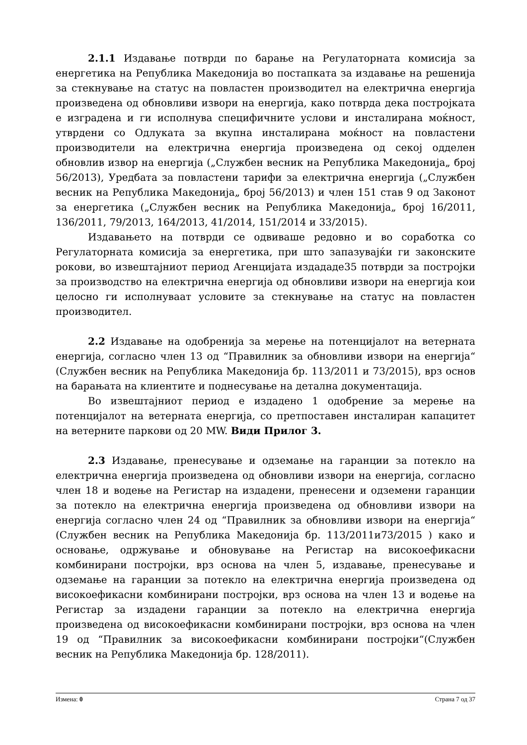2.1.1 Издавање потврди по барање на Регулаторната комисија за енергетика на Република Македонија во постапката за издавање на решенија за стекнување на статус на повластен производител на електрична енергија произведена од обновливи извори на енергија, како потврда дека постројката е изградена и ги исполнува специфичните услови и инсталирана моќност, утврдени со Одлуката за вкупна инсталирана моќност на повластени производители на електрична енергија произведена од секој одделен обновлив извор на енергија („Службен весник на Република Македонија„ број 56/2013), Уредбата за повластени тарифи за електрична енергија („Службен весник на Република Македонија„ број 56/2013) и член 151 став 9 од Законот за енергетика („Службен весник на Република Македонија„ број 16/2011, 136/2011, 79/2013, 164/2013, 41/2014, 151/2014 и 33/2015).
Издавањето на потврди се одвиваше редовно и во соработка со Регулаторната комисија за енергетика, при што запазувајќи ги законските рокови, во извештајниот период Агенцијата издададе35 потврди за постројки за производство на електрична енергија од обновливи извори на енергија кои целосно ги исполнуваат условите за стекнување на статус на повластен производител.
2.2 Издавање на одобренија за мерење на потенцијалот на ветерната енергија, согласно член 13 од “Правилник за обновливи извори на енергија“ (Службен весник на Република Македонија бр. 113/2011 и 73/2015), врз основ на барањата на клиентите и поднесување на детална документација.
Во извештајниот период е издадено 1 одобрение за мерење на потенцијалот на ветерната енергија, со претпоставен инсталиран капацитет на ветерните паркови од 20 MW. Види Прилог 3.
2.3 Издавање, пренесување и одземање на гаранции за потекло на електрична енергија произведена од обновливи извори на енергија, согласно член 18 и водење на Регистар на издадени, пренесени и одземени гаранции за потекло на електрична енергија произведена од обновливи извори на енергија согласно член 24 од “Правилник за обновливи извори на енергија“ (Службен весник на Република Македонија бр. 113/2011и73/2015 ) како и основање, одржување и обновување на Регистар на високоефикасни комбинирани постројки, врз основа на член 5, издавање, пренесување и одземање на гаранции за потекло на електрична енергија произведена од високоефикасни комбинирани постројки, врз основа на член 13 и водење на Регистар за издадени гаранции за потекло на електрична енергија произведена од високоефикасни комбинирани постројки, врз основа на член 19 од “Правилник за високоефикасни комбинирани постројки“(Службен весник на Република Македонија бр. 128/2011).
Измена: 0 Страна 7 од 37